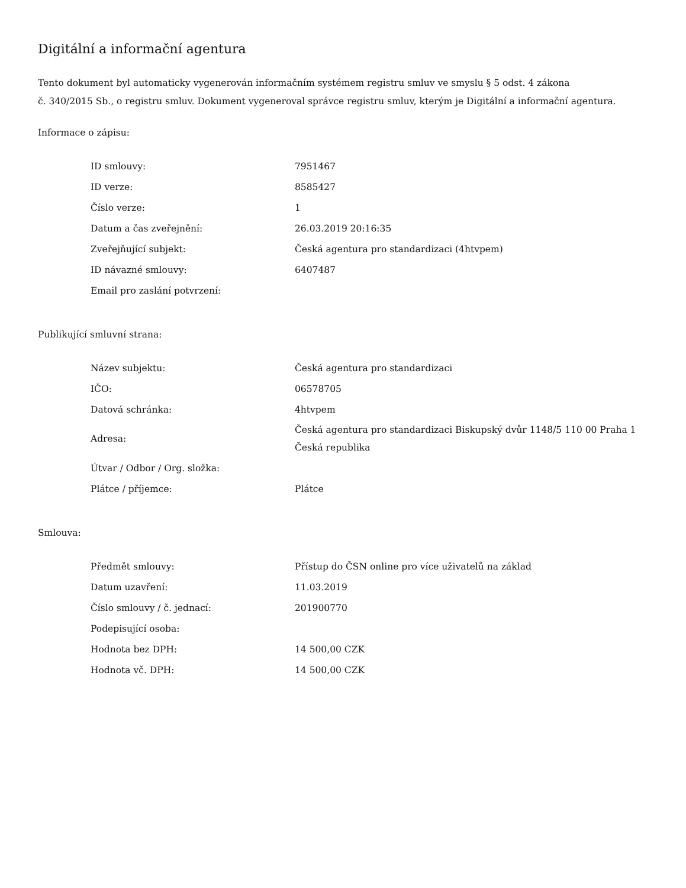Digitální a informační agentura
Tento dokument byl automaticky vygenerován informačním systémem registru smluv ve smyslu § 5 odst. 4 zákona
č. 340/2015 Sb., o registru smluv. Dokument vygeneroval správce registru smluv, kterým je Digitální a informační agentura.
Informace o zápisu:
| ID smlouvy: | 7951467 |
| ID verze: | 8585427 |
| Číslo verze: | 1 |
| Datum a čas zveřejnění: | 26.03.2019 20:16:35 |
| Zveřejňující subjekt: | Česká agentura pro standardizaci (4htvpem) |
| ID návazné smlouvy: | 6407487 |
| Email pro zaslání potvrzení: | |
Publikující smluvní strana:
| Název subjektu: | Česká agentura pro standardizaci |
| IČO: | 06578705 |
| Datová schránka: | 4htvpem |
| Adresa: | Česká agentura pro standardizaci Biskupský dvůr 1148/5 110 00 Praha 1 Česká republika |
| Útvar / Odbor / Org. složka: | |
| Plátce / příjemce: | Plátce |
Smlouva:
| Předmět smlouvy: | Přístup do ČSN online pro více uživatelů na základ |
| Datum uzavření: | 11.03.2019 |
| Číslo smlouvy / č. jednací: | 201900770 |
| Podepisující osoba: | |
| Hodnota bez DPH: | 14 500,00 CZK |
| Hodnota vč. DPH: | 14 500,00 CZK |